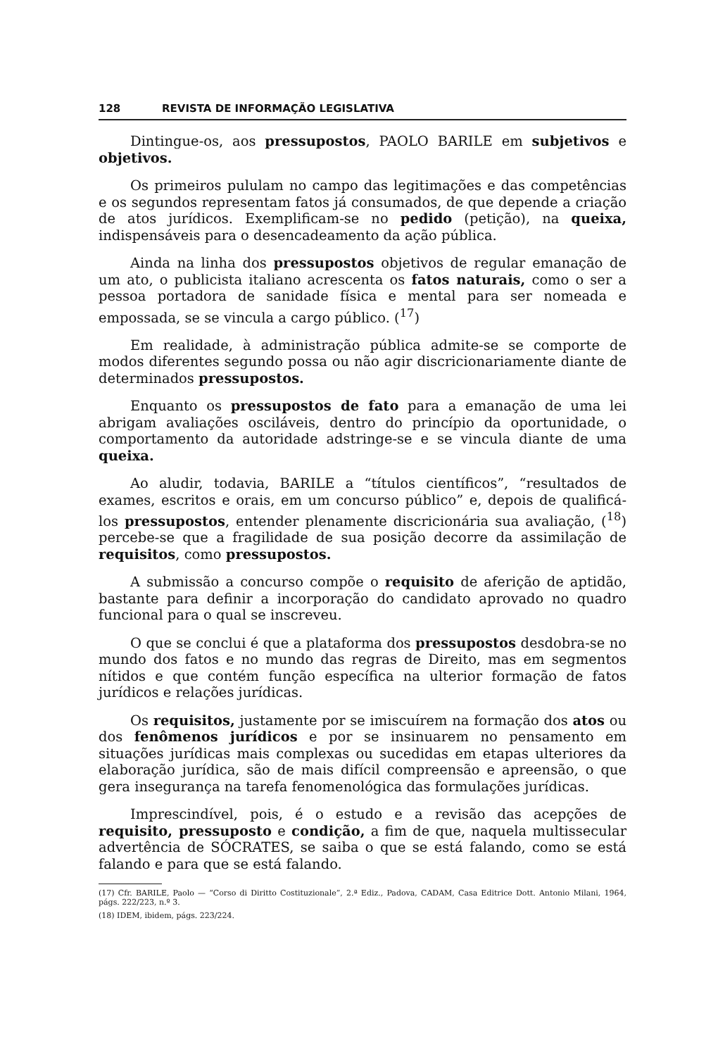128 REVISTA DE INFORMAÇÃO LEGISLATIVA
Dintingue-os, aos pressupostos, PAOLO BARILE em subjetivos e objetivos.
Os primeiros pululam no campo das legitimações e das competências e os segundos representam fatos já consumados, de que depende a criação de atos jurídicos. Exemplificam-se no pedido (petição), na queixa, indispensáveis para o desencadeamento da ação pública.
Ainda na linha dos pressupostos objetivos de regular emanação de um ato, o publicista italiano acrescenta os fatos naturais, como o ser a pessoa portadora de sanidade física e mental para ser nomeada e empossada, se se vincula a cargo público. (<sup>17</sup>)
Em realidade, à administração pública admite-se se comporte de modos diferentes segundo possa ou não agir discricionariamente diante de determinados pressupostos.
Enquanto os pressupostos de fato para a emanação de uma lei abrigam avaliações osciláveis, dentro do princípio da oportunidade, o comportamento da autoridade adstringe-se e se vincula diante de uma queixa.
Ao aludir, todavia, BARILE a “títulos científicos”, “resultados de exames, escritos e orais, em um concurso público” e, depois de qualificá-los pressupostos, entender plenamente discricionária sua avaliação, (<sup>18</sup>) percebe-se que a fragilidade de sua posição decorre da assimilação de requisitos, como pressupostos.
A submissão a concurso compõe o requisito de aferição de aptidão, bastante para definir a incorporação do candidato aprovado no quadro funcional para o qual se inscreveu.
O que se conclui é que a plataforma dos pressupostos desdobra-se no mundo dos fatos e no mundo das regras de Direito, mas em segmentos nítidos e que contém função específica na ulterior formação de fatos jurídicos e relações jurídicas.
Os requisitos, justamente por se imiscuírem na formação dos atos ou dos fenômenos jurídicos e por se insinuarem no pensamento em situações jurídicas mais complexas ou sucedidas em etapas ulteriores da elaboração jurídica, são de mais difícil compreensão e apreensão, o que gera insegurança na tarefa fenomenológica das formulações jurídicas.
Imprescindível, pois, é o estudo e a revisão das acepções de requisito, pressuposto e condição, a fim de que, naquela multissecular advertência de SÓCRATES, se saiba o que se está falando, como se está falando e para que se está falando.
(17) Cfr. BARILE, Paolo — “Corso di Diritto Costituzionale”, 2.ª Ediz., Padova, CADAM, Casa Editrice Dott. Antonio Milani, 1964, págs. 222/223, n.º 3.
(18) IDEM, ibidem, págs. 223/224.